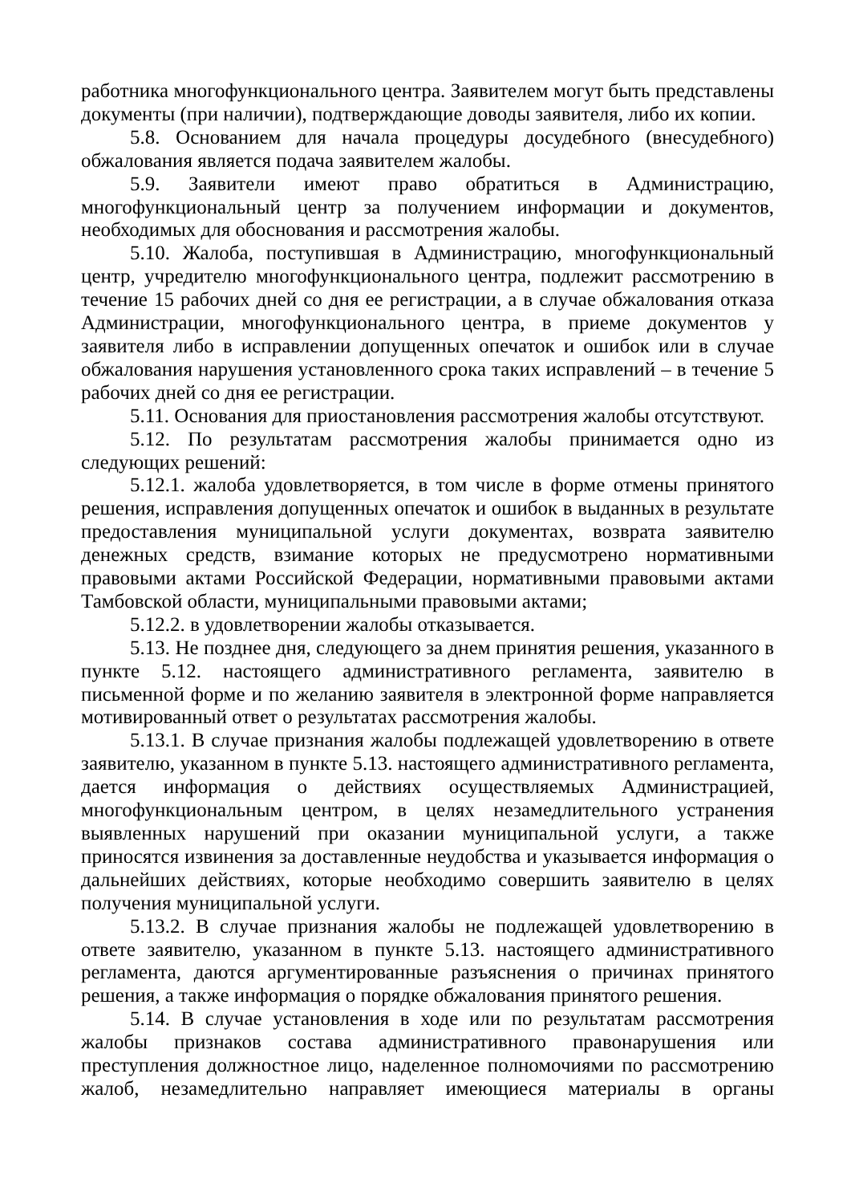работника многофункционального центра. Заявителем могут быть представлены документы (при наличии), подтверждающие доводы заявителя, либо их копии.
5.8. Основанием для начала процедуры досудебного (внесудебного) обжалования является подача заявителем жалобы.
5.9. Заявители имеют право обратиться в Администрацию, многофункциональный центр за получением информации и документов, необходимых для обоснования и рассмотрения жалобы.
5.10. Жалоба, поступившая в Администрацию, многофункциональный центр, учредителю многофункционального центра, подлежит рассмотрению в течение 15 рабочих дней со дня ее регистрации, а в случае обжалования отказа Администрации, многофункционального центра, в приеме документов у заявителя либо в исправлении допущенных опечаток и ошибок или в случае обжалования нарушения установленного срока таких исправлений – в течение 5 рабочих дней со дня ее регистрации.
5.11. Основания для приостановления рассмотрения жалобы отсутствуют.
5.12. По результатам рассмотрения жалобы принимается одно из следующих решений:
5.12.1. жалоба удовлетворяется, в том числе в форме отмены принятого решения, исправления допущенных опечаток и ошибок в выданных в результате предоставления муниципальной услуги документах, возврата заявителю денежных средств, взимание которых не предусмотрено нормативными правовыми актами Российской Федерации, нормативными правовыми актами Тамбовской области, муниципальными правовыми актами;
5.12.2. в удовлетворении жалобы отказывается.
5.13. Не позднее дня, следующего за днем принятия решения, указанного в пункте 5.12. настоящего административного регламента, заявителю в письменной форме и по желанию заявителя в электронной форме направляется мотивированный ответ о результатах рассмотрения жалобы.
5.13.1. В случае признания жалобы подлежащей удовлетворению в ответе заявителю, указанном в пункте 5.13. настоящего административного регламента, дается информация о действиях осуществляемых Администрацией, многофункциональным центром, в целях незамедлительного устранения выявленных нарушений при оказании муниципальной услуги, а также приносятся извинения за доставленные неудобства и указывается информация о дальнейших действиях, которые необходимо совершить заявителю в целях получения муниципальной услуги.
5.13.2. В случае признания жалобы не подлежащей удовлетворению в ответе заявителю, указанном в пункте 5.13. настоящего административного регламента, даются аргументированные разъяснения о причинах принятого решения, а также информация о порядке обжалования принятого решения.
5.14. В случае установления в ходе или по результатам рассмотрения жалобы признаков состава административного правонарушения или преступления должностное лицо, наделенное полномочиями по рассмотрению жалоб, незамедлительно направляет имеющиеся материалы в органы